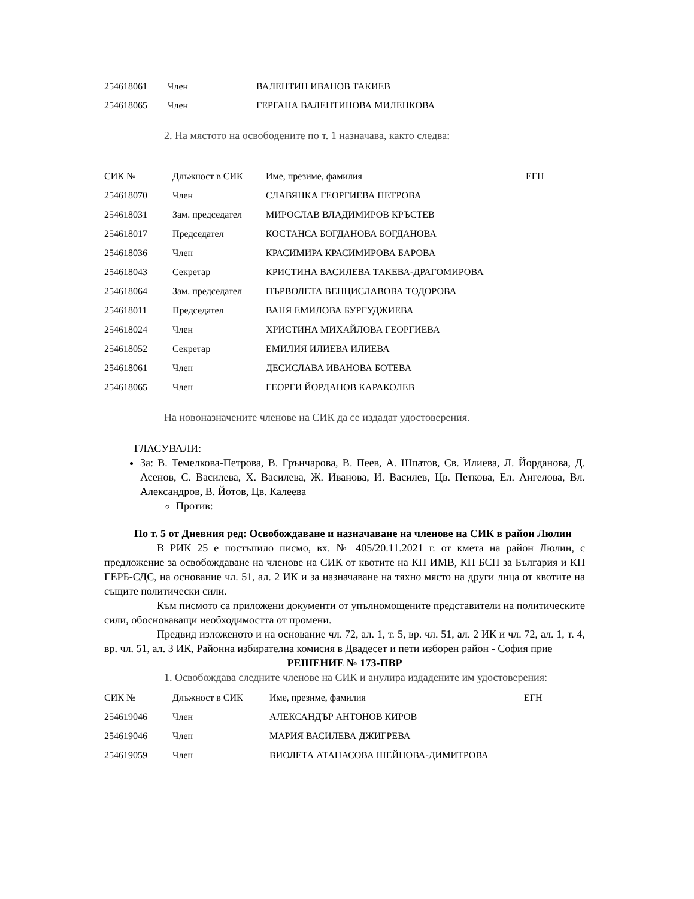| 254618061 | Член | ВАЛЕНТИН ИВАНОВ ТАКИЕВ |
| 254618065 | Член | ГЕРГАНА ВАЛЕНТИНОВА МИЛЕНКОВА |
2. На мястото на освободените по т. 1 назначава, както следва:
| СИК № | Длъжност в СИК | Име, презиме, фамилия | ЕГН |
| --- | --- | --- | --- |
| 254618070 | Член | СЛАВЯНКА ГЕОРГИЕВА ПЕТРОВА | |
| 254618031 | Зам. председател | МИРОСЛАВ ВЛАДИМИРОВ КРЪСТЕВ | |
| 254618017 | Председател | КОСТАНСА БОГДАНОВА БОГДАНОВА | |
| 254618036 | Член | КРАСИМИРА КРАСИМИРОВА БАРОВА | |
| 254618043 | Секретар | КРИСТИНА ВАСИЛЕВА ТАКЕВА-ДРАГОМИРОВА | |
| 254618064 | Зам. председател | ПЪРВОЛЕТА ВЕНЦИСЛАВОВА ТОДОРОВА | |
| 254618011 | Председател | ВАНЯ ЕМИЛОВА БУРГУДЖИЕВА | |
| 254618024 | Член | ХРИСТИНА МИХАЙЛОВА ГЕОРГИЕВА | |
| 254618052 | Секретар | ЕМИЛИЯ ИЛИЕВА ИЛИЕВА | |
| 254618061 | Член | ДЕСИСЛАВА ИВАНОВА БОТЕВА | |
| 254618065 | Член | ГЕОРГИ ЙОРДАНОВ КАРАКОЛЕВ | |
На новоназначените членове на СИК да се издадат удостоверения.
ГЛАСУВАЛИ:
За: В. Темелкова-Петрова, В. Грънчарова, В. Пеев, А. Шпатов, Св. Илиева, Л. Йорданова, Д. Асенов, С. Василева, Х. Василева, Ж. Иванова, И. Василев, Цв. Петкова, Ел. Ангелова, Вл. Александров, В. Йотов, Цв. Калеева
Против:
По т. 5 от Дневния ред: Освобождаване и назначаване на членове на СИК в район Люлин
В РИК 25 е постъпило писмо, вх. № 405/20.11.2021 г. от кмета на район Люлин, с предложение за освобождаване на членове на СИК от квотите на КП ИМВ, КП БСП за България и КП ГЕРБ-СДС, на основание чл. 51, ал. 2 ИК и за назначаване на тяхно място на други лица от квотите на същите политически сили.
Към писмото са приложени документи от упълномощените представители на политическите сили, обосноваващи необходимостта от промени.
Предвид изложеното и на основание чл. 72, ал. 1, т. 5, вр. чл. 51, ал. 2 ИК и чл. 72, ал. 1, т. 4, вр. чл. 51, ал. 3 ИК, Районна избирателна комисия в Двадесет и пети изборен район - София прие
РЕШЕНИЕ № 173-ПВР
1. Освобождава следните членове на СИК и анулира издадените им удостоверения:
| СИК № | Длъжност в СИК | Име, презиме, фамилия | ЕГН |
| --- | --- | --- | --- |
| 254619046 | Член | АЛЕКСАНДЪР АНТОНОВ КИРОВ | |
| 254619046 | Член | МАРИЯ ВАСИЛЕВА ДЖИГРЕВА | |
| 254619059 | Член | ВИОЛЕТА АТАНАСОВА ШЕЙНОВА-ДИМИТРОВА | |